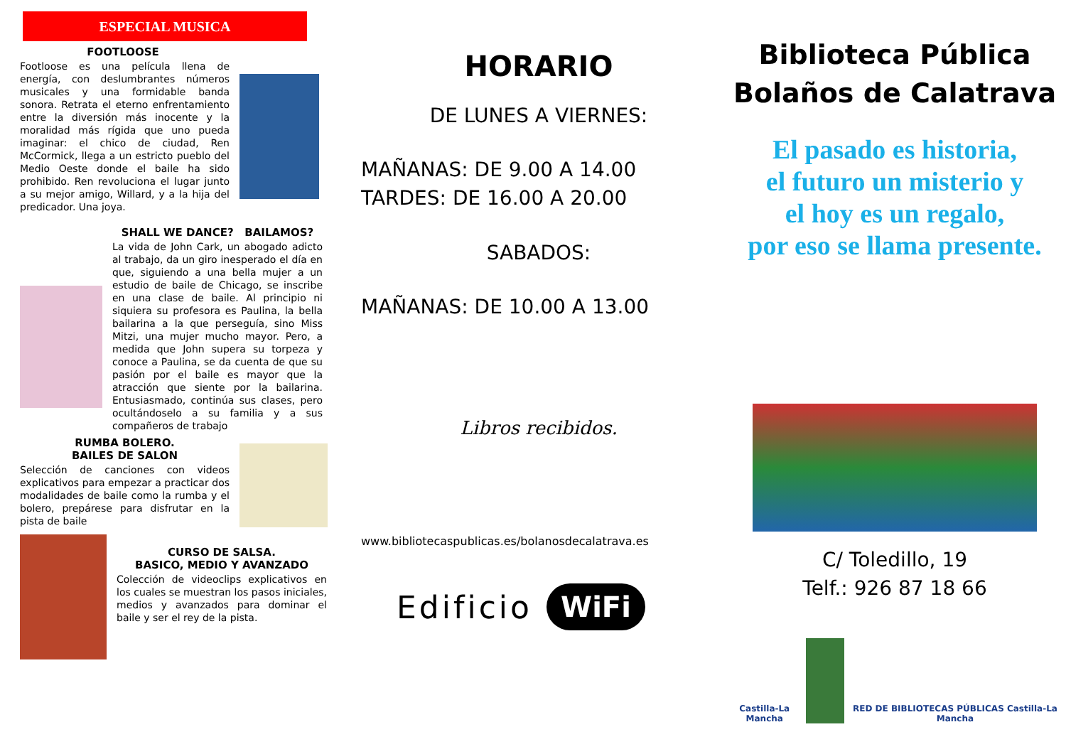ESPECIAL MUSICA
FOOTLOOSE
Footloose es una película llena de energía, con deslumbrantes números musicales y una formidable banda sonora. Retrata el eterno enfrentamiento entre la diversión más inocente y la moralidad más rígida que uno pueda imaginar: el chico de ciudad, Ren McCormick, llega a un estricto pueblo del Medio Oeste donde el baile ha sido prohibido. Ren revoluciona el lugar junto a su mejor amigo, Willard, y a la hija del predicador. Una joya.
SHALL WE DANCE? BAILAMOS?
La vida de John Cark, un abogado adicto al trabajo, da un giro inesperado el día en que, siguiendo a una bella mujer a un estudio de baile de Chicago, se inscribe en una clase de baile. Al principio ni siquiera su profesora es Paulina, la bella bailarina a la que perseguía, sino Miss Mitzi, una mujer mucho mayor. Pero, a medida que John supera su torpeza y conoce a Paulina, se da cuenta de que su pasión por el baile es mayor que la atracción que siente por la bailarina. Entusiasmado, continúa sus clases, pero ocultándoselo a su familia y a sus compañeros de trabajo
RUMBA BOLERO.
BAILES DE SALON
Selección de canciones con videos explicativos para empezar a practicar dos modalidades de baile como la rumba y el bolero, prepárese para disfrutar en la pista de baile
CURSO DE SALSA.
BASICO, MEDIO Y AVANZADO
Colección de videoclips explicativos en los cuales se muestran los pasos iniciales, medios y avanzados para dominar el baile y ser el rey de la pista.
HORARIO
DE LUNES A VIERNES:
MAÑANAS: DE 9.00 A 14.00
TARDES: DE 16.00 A 20.00
SABADOS:
MAÑANAS: DE 10.00 A 13.00
Libros recibidos.
www.bibliotecaspublicas.es/bolanosdecalatrava.es
Edificio WiFi
Biblioteca Pública
Bolaños de Calatrava
El pasado es historia,
el futuro un misterio y
el hoy es un regalo,
por eso se llama presente.
C/ Toledillo, 19
Telf.: 926 87 18 66
Castilla-La Mancha RED DE BIBLIOTECAS PÚBLICAS Castilla-La Mancha